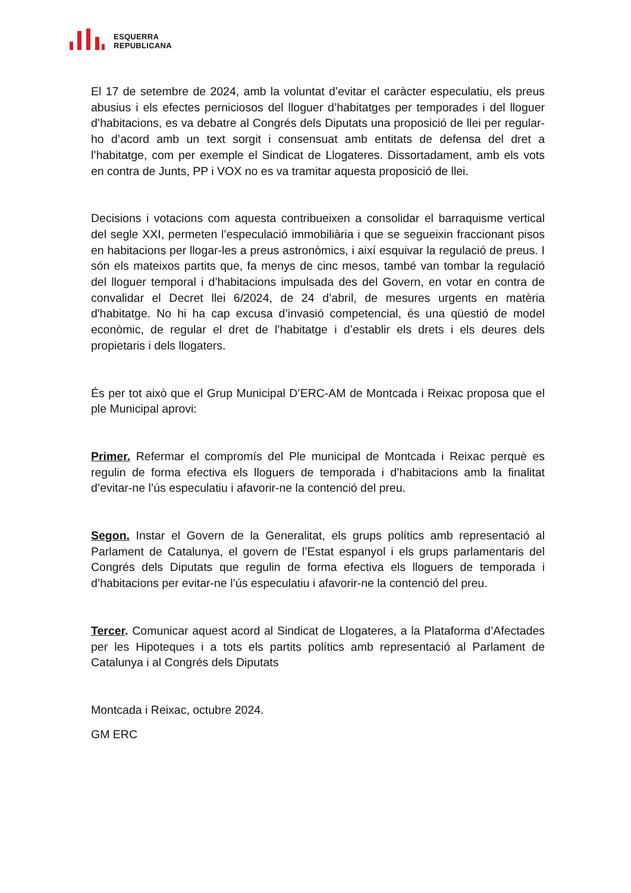ESQUERRA
REPUBLICANA
El 17 de setembre de 2024, amb la voluntat d’evitar el caràcter especulatiu, els preus abusius i els efectes perniciosos del lloguer d’habitatges per temporades i del lloguer d’habitacions, es va debatre al Congrés dels Diputats una proposició de llei per regular-ho d’acord amb un text sorgit i consensuat amb entitats de defensa del dret a l’habitatge, com per exemple el Sindicat de Llogateres. Dissortadament, amb els vots en contra de Junts, PP i VOX no es va tramitar aquesta proposició de llei.
Decisions i votacions com aquesta contribueixen a consolidar el barraquisme vertical del segle XXI, permeten l’especulació immobiliària i que se segueixin fraccionant pisos en habitacions per llogar-les a preus astronòmics, i així esquivar la regulació de preus. I són els mateixos partits que, fa menys de cinc mesos, també van tombar la regulació del lloguer temporal i d’habitacions impulsada des del Govern, en votar en contra de convalidar el Decret llei 6/2024, de 24 d’abril, de mesures urgents en matèria d'habitatge. No hi ha cap excusa d’invasió competencial, és una qüestió de model econòmic, de regular el dret de l’habitatge i d’establir els drets i els deures dels propietaris i dels llogaters.
És per tot això que el Grup Municipal D’ERC-AM de Montcada i Reixac proposa que el ple Municipal aprovi:
Primer. Refermar el compromís del Ple municipal de Montcada i Reixac perquè es regulin de forma efectiva els lloguers de temporada i d’habitacions amb la finalitat d’evitar-ne l’ús especulatiu i afavorir-ne la contenció del preu.
Segon. Instar el Govern de la Generalitat, els grups polítics amb representació al Parlament de Catalunya, el govern de l’Estat espanyol i els grups parlamentaris del Congrés dels Diputats que regulin de forma efectiva els lloguers de temporada i d’habitacions per evitar-ne l’ús especulatiu i afavorir-ne la contenció del preu.
Tercer. Comunicar aquest acord al Sindicat de Llogateres, a la Plataforma d’Afectades per les Hipoteques i a tots els partits polítics amb representació al Parlament de Catalunya i al Congrés dels Diputats
Montcada i Reixac, octubre 2024.
GM ERC